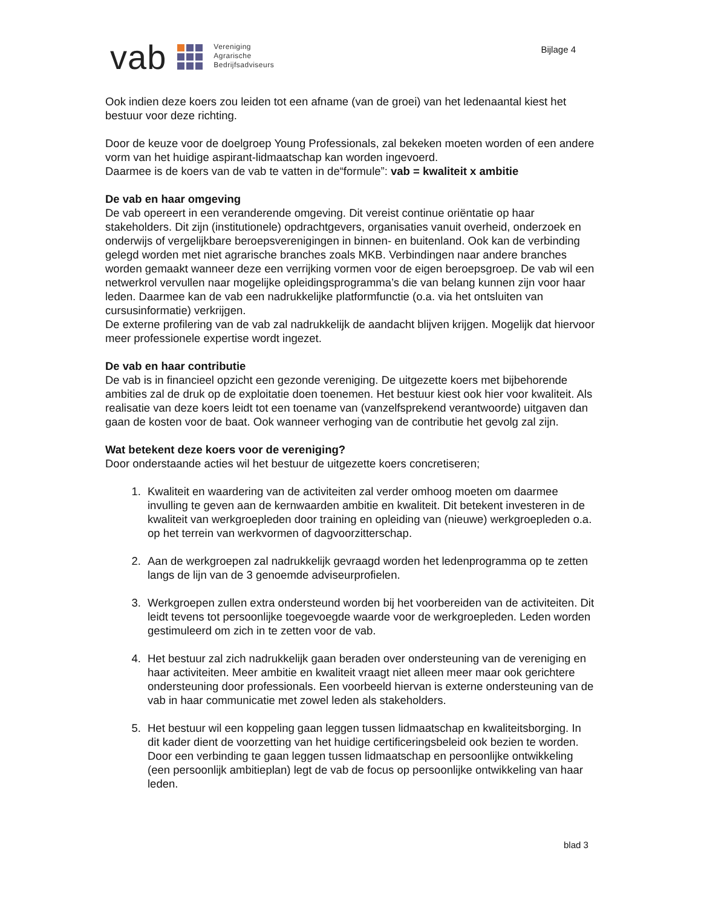vab
Vereniging
Agrarische
Bedrijfsadviseurs
Bijlage 4
Ook indien deze koers zou leiden tot een afname (van de groei) van het ledenaantal kiest het bestuur voor deze richting.
Door de keuze voor de doelgroep Young Professionals, zal bekeken moeten worden of een andere vorm van het huidige aspirant-lidmaatschap kan worden ingevoerd.
Daarmee is de koers van de vab te vatten in de“formule”: vab = kwaliteit x ambitie
De vab en haar omgeving
De vab opereert in een veranderende omgeving. Dit vereist continue oriëntatie op haar stakeholders. Dit zijn (institutionele) opdrachtgevers, organisaties vanuit overheid, onderzoek en onderwijs of vergelijkbare beroepsverenigingen in binnen- en buitenland. Ook kan de verbinding gelegd worden met niet agrarische branches zoals MKB. Verbindingen naar andere branches worden gemaakt wanneer deze een verrijking vormen voor de eigen beroepsgroep. De vab wil een netwerkrol vervullen naar mogelijke opleidingsprogramma’s die van belang kunnen zijn voor haar leden. Daarmee kan de vab een nadrukkelijke platformfunctie (o.a. via het ontsluiten van cursusinformatie) verkrijgen.
De externe profilering van de vab zal nadrukkelijk de aandacht blijven krijgen. Mogelijk dat hiervoor meer professionele expertise wordt ingezet.
De vab en haar contributie
De vab is in financieel opzicht een gezonde vereniging. De uitgezette koers met bijbehorende ambities zal de druk op de exploitatie doen toenemen. Het bestuur kiest ook hier voor kwaliteit. Als realisatie van deze koers leidt tot een toename van (vanzelfsprekend verantwoorde) uitgaven dan gaan de kosten voor de baat. Ook wanneer verhoging van de contributie het gevolg zal zijn.
Wat betekent deze koers voor de vereniging?
Door onderstaande acties wil het bestuur de uitgezette koers concretiseren;
1. Kwaliteit en waardering van de activiteiten zal verder omhoog moeten om daarmee invulling te geven aan de kernwaarden ambitie en kwaliteit. Dit betekent investeren in de kwaliteit van werkgroepleden door training en opleiding van (nieuwe) werkgroepleden o.a. op het terrein van werkvormen of dagvoorzitterschap.
2. Aan de werkgroepen zal nadrukkelijk gevraagd worden het ledenprogramma op te zetten langs de lijn van de 3 genoemde adviseurprofielen.
3. Werkgroepen zullen extra ondersteund worden bij het voorbereiden van de activiteiten. Dit leidt tevens tot persoonlijke toegevoegde waarde voor de werkgroepleden. Leden worden gestimuleerd om zich in te zetten voor de vab.
4. Het bestuur zal zich nadrukkelijk gaan beraden over ondersteuning van de vereniging en haar activiteiten. Meer ambitie en kwaliteit vraagt niet alleen meer maar ook gerichtere ondersteuning door professionals. Een voorbeeld hiervan is externe ondersteuning van de vab in haar communicatie met zowel leden als stakeholders.
5. Het bestuur wil een koppeling gaan leggen tussen lidmaatschap en kwaliteitsborging. In dit kader dient de voorzetting van het huidige certificeringsbeleid ook bezien te worden. Door een verbinding te gaan leggen tussen lidmaatschap en persoonlijke ontwikkeling (een persoonlijk ambitieplan) legt de vab de focus op persoonlijke ontwikkeling van haar leden.
blad 3